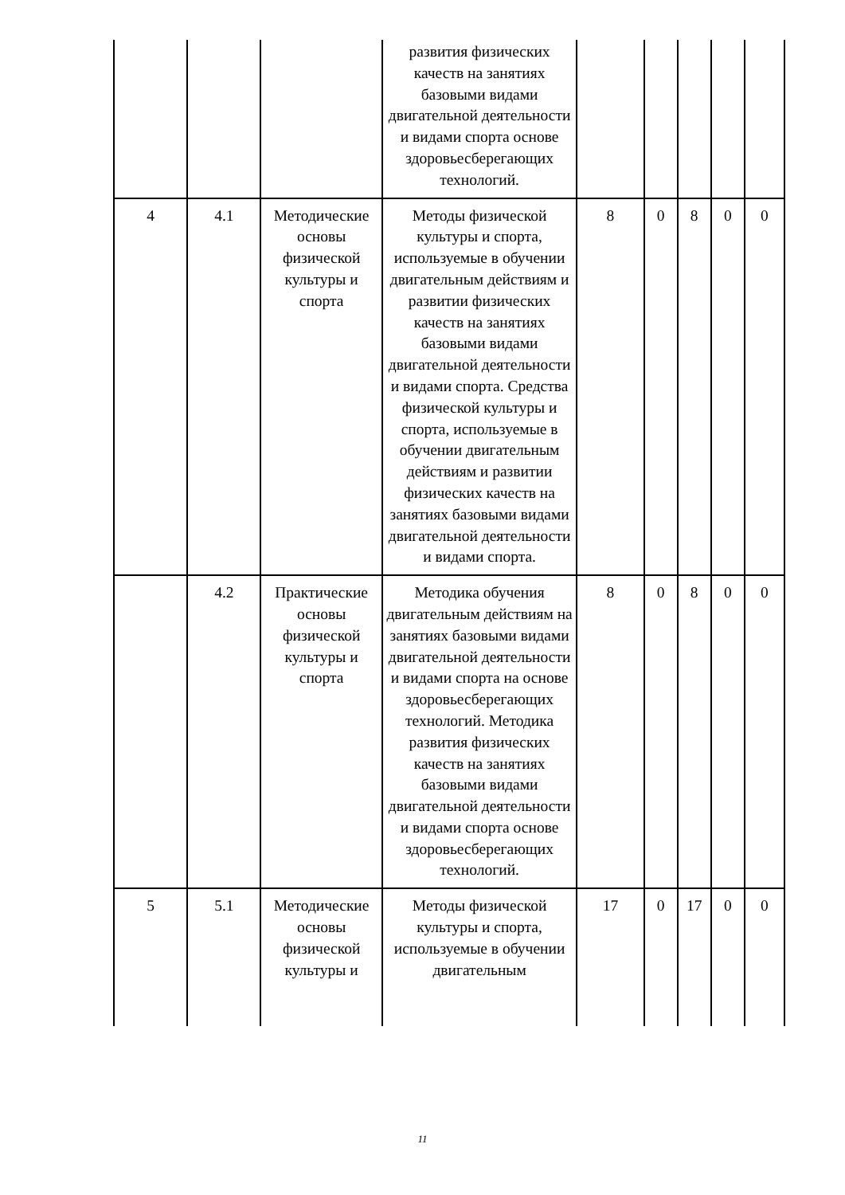| | | | развития физических качеств на занятиях базовыми видами двигательной деятельности и видами спорта основе здоровьесберегающих технологий. | | | | | |
| 4 | 4.1 | Методические основы физической культуры и спорта | Методы физической культуры и спорта, используемые в обучении двигательным действиям и развитии физических качеств на занятиях базовыми видами двигательной деятельности и видами спорта. Средства физической культуры и спорта, используемые в обучении двигательным действиям и развитии физических качеств на занятиях базовыми видами двигательной деятельности и видами спорта. | 8 | 0 | 8 | 0 | 0 |
| | 4.2 | Практические основы физической культуры и спорта | Методика обучения двигательным действиям на занятиях базовыми видами двигательной деятельности и видами спорта на основе здоровьесберегающих технологий. Методика развития физических качеств на занятиях базовыми видами двигательной деятельности и видами спорта основе здоровьесберегающих технологий. | 8 | 0 | 8 | 0 | 0 |
| 5 | 5.1 | Методические основы физической культуры и | Методы физической культуры и спорта, используемые в обучении двигательным | 17 | 0 | 17 | 0 | 0 |
11